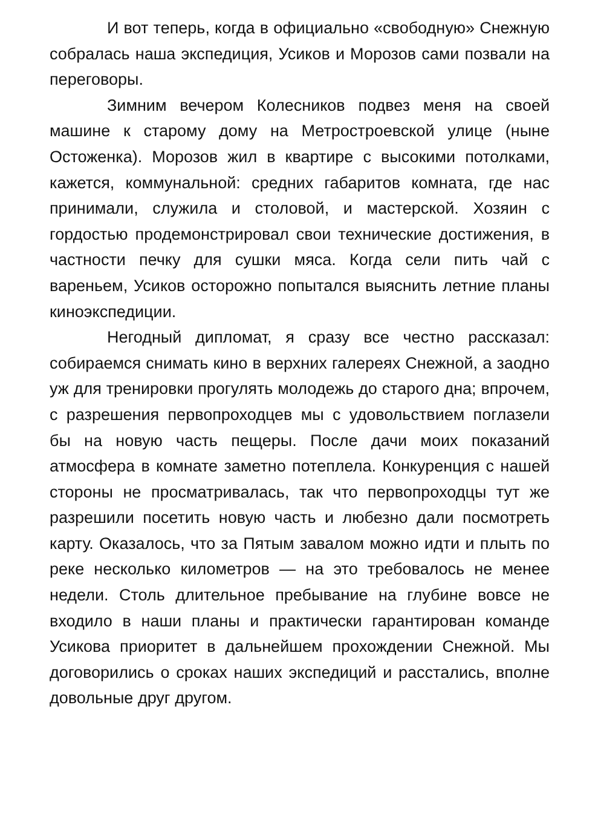И вот теперь, когда в официально «свободную» Снежную собралась наша экспедиция, Усиков и Морозов сами позвали на переговоры.
Зимним вечером Колесников подвез меня на своей машине к старому дому на Метростроевской улице (ныне Остоженка). Морозов жил в квартире с высокими потолками, кажется, коммунальной: средних габаритов комната, где нас принимали, служила и столовой, и мастерской. Хозяин с гордостью продемонстрировал свои технические достижения, в частности печку для сушки мяса. Когда сели пить чай с вареньем, Усиков осторожно попытался выяснить летние планы киноэкспедиции.
Негодный дипломат, я сразу все честно рассказал: собираемся снимать кино в верхних галереях Снежной, а заодно уж для тренировки прогулять молодежь до старого дна; впрочем, с разрешения первопроходцев мы с удовольствием поглазели бы на новую часть пещеры. После дачи моих показаний атмосфера в комнате заметно потеплела. Конкуренция с нашей стороны не просматривалась, так что первопроходцы тут же разрешили посетить новую часть и любезно дали посмотреть карту. Оказалось, что за Пятым завалом можно идти и плыть по реке несколько километров — на это требовалось не менее недели. Столь длительное пребывание на глубине вовсе не входило в наши планы и практически гарантирован команде Усикова приоритет в дальнейшем прохождении Снежной. Мы договорились о сроках наших экспедиций и расстались, вполне довольные друг другом.